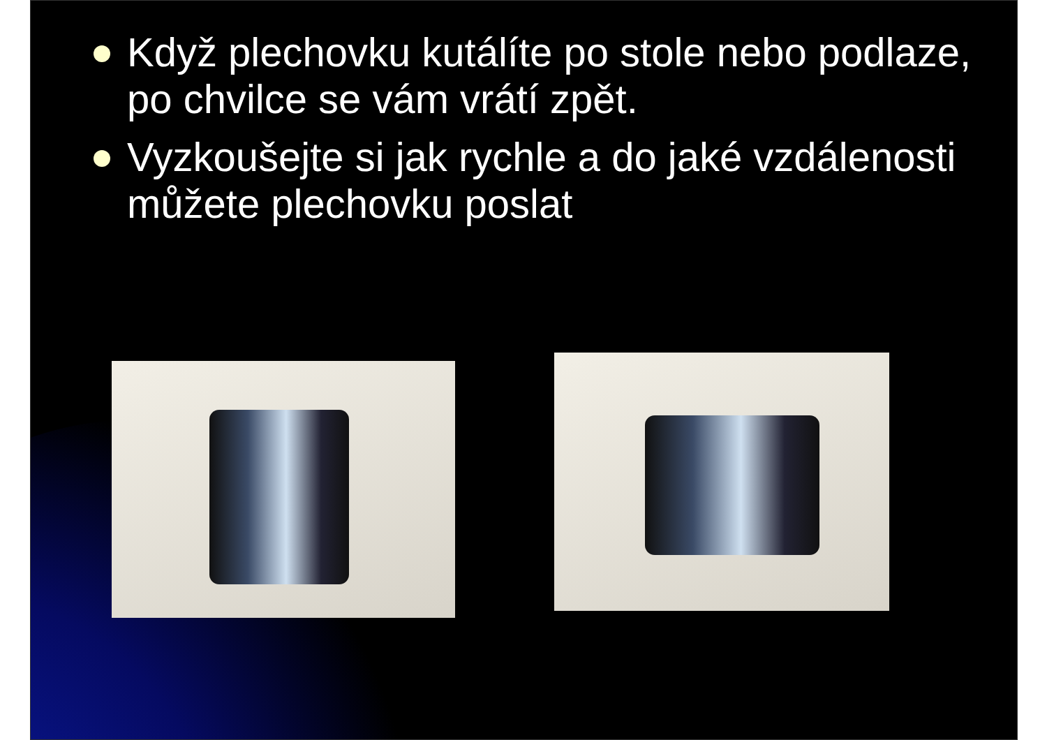Když plechovku kutálíte po stole nebo podlaze, po chvilce se vám vrátí zpět.
Vyzkoušejte si jak rychle a do jaké vzdálenosti můžete plechovku poslat